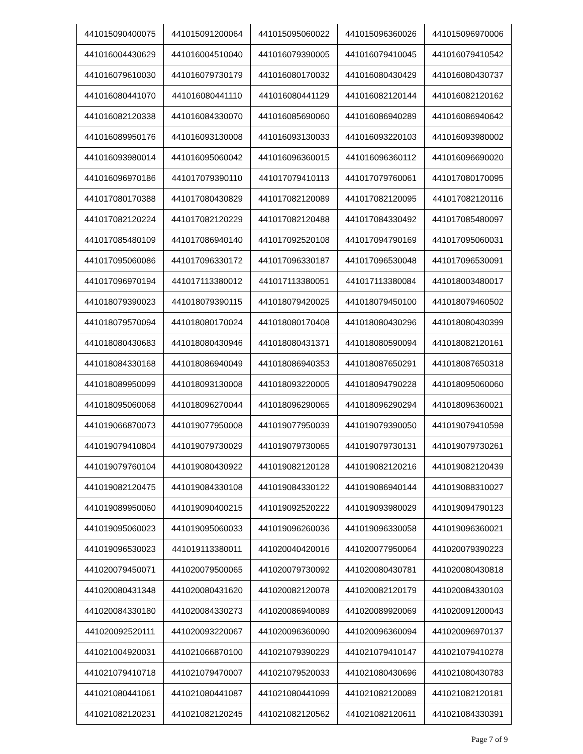| 441015090400075 | 441015091200064 | 441015095060022 | 441015096360026 | 441015096970006 |
| 441016004430629 | 441016004510040 | 441016079390005 | 441016079410045 | 441016079410542 |
| 441016079610030 | 441016079730179 | 441016080170032 | 441016080430429 | 441016080430737 |
| 441016080441070 | 441016080441110 | 441016080441129 | 441016082120144 | 441016082120162 |
| 441016082120338 | 441016084330070 | 441016085690060 | 441016086940289 | 441016086940642 |
| 441016089950176 | 441016093130008 | 441016093130033 | 441016093220103 | 441016093980002 |
| 441016093980014 | 441016095060042 | 441016096360015 | 441016096360112 | 441016096690020 |
| 441016096970186 | 441017079390110 | 441017079410113 | 441017079760061 | 441017080170095 |
| 441017080170388 | 441017080430829 | 441017082120089 | 441017082120095 | 441017082120116 |
| 441017082120224 | 441017082120229 | 441017082120488 | 441017084330492 | 441017085480097 |
| 441017085480109 | 441017086940140 | 441017092520108 | 441017094790169 | 441017095060031 |
| 441017095060086 | 441017096330172 | 441017096330187 | 441017096530048 | 441017096530091 |
| 441017096970194 | 441017113380012 | 441017113380051 | 441017113380084 | 441018003480017 |
| 441018079390023 | 441018079390115 | 441018079420025 | 441018079450100 | 441018079460502 |
| 441018079570094 | 441018080170024 | 441018080170408 | 441018080430296 | 441018080430399 |
| 441018080430683 | 441018080430946 | 441018080431371 | 441018080590094 | 441018082120161 |
| 441018084330168 | 441018086940049 | 441018086940353 | 441018087650291 | 441018087650318 |
| 441018089950099 | 441018093130008 | 441018093220005 | 441018094790228 | 441018095060060 |
| 441018095060068 | 441018096270044 | 441018096290065 | 441018096290294 | 441018096360021 |
| 441019066870073 | 441019077950008 | 441019077950039 | 441019079390050 | 441019079410598 |
| 441019079410804 | 441019079730029 | 441019079730065 | 441019079730131 | 441019079730261 |
| 441019079760104 | 441019080430922 | 441019082120128 | 441019082120216 | 441019082120439 |
| 441019082120475 | 441019084330108 | 441019084330122 | 441019086940144 | 441019088310027 |
| 441019089950060 | 441019090400215 | 441019092520222 | 441019093980029 | 441019094790123 |
| 441019095060023 | 441019095060033 | 441019096260036 | 441019096330058 | 441019096360021 |
| 441019096530023 | 441019113380011 | 441020040420016 | 441020077950064 | 441020079390223 |
| 441020079450071 | 441020079500065 | 441020079730092 | 441020080430781 | 441020080430818 |
| 441020080431348 | 441020080431620 | 441020082120078 | 441020082120179 | 441020084330103 |
| 441020084330180 | 441020084330273 | 441020086940089 | 441020089920069 | 441020091200043 |
| 441020092520111 | 441020093220067 | 441020096360090 | 441020096360094 | 441020096970137 |
| 441021004920031 | 441021066870100 | 441021079390229 | 441021079410147 | 441021079410278 |
| 441021079410718 | 441021079470007 | 441021079520033 | 441021080430696 | 441021080430783 |
| 441021080441061 | 441021080441087 | 441021080441099 | 441021082120089 | 441021082120181 |
| 441021082120231 | 441021082120245 | 441021082120562 | 441021082120611 | 441021084330391 |
Page 7 of 9